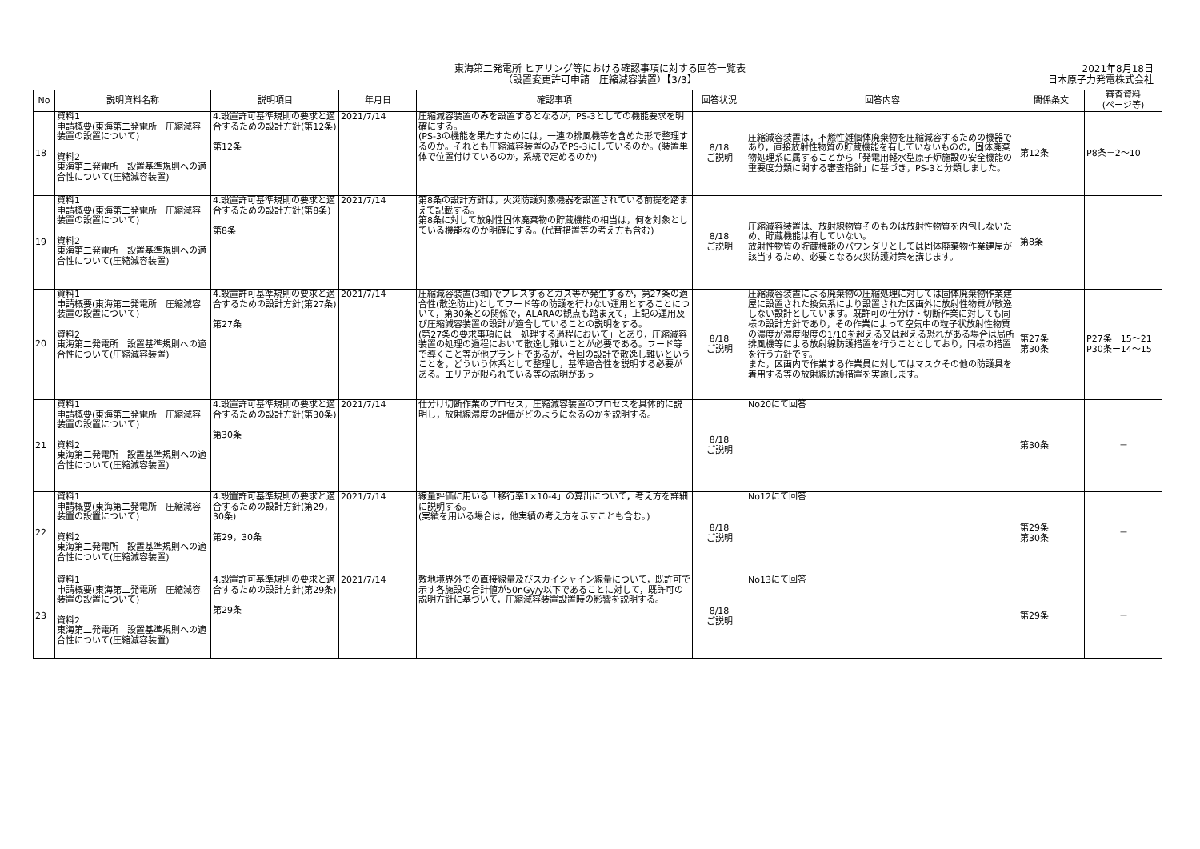東海第二発電所 ヒアリング等における確認事項に対する回答一覧表
（設置変更許可申請　圧縮減容装置）【3/3】
2021年8月18日
日本原子力発電株式会社
| No | 説明資料名称 | 説明項目 | 年月日 | 確認事項 | 回答状況 | 回答内容 | 関係条文 | 審査資料 (ページ等) |
| --- | --- | --- | --- | --- | --- | --- | --- | --- |
| 18 | 資料1 申請概要(東海第二発電所 圧縮減容装置の設置について) 資料2 東海第二発電所 設置基準規則への適合性について(圧縮減容装置) | 4.設置許可基準規則の要求と適合するための設計方針(第12条) 第12条 | 2021/7/14 | 圧縮減容装置のみを設置するとなるが，PS-3としての機能要求を明確にする。 (PS-3の機能を果たすためには，一連の排風機等を含めた形で整理するのか。それとも圧縮減容装置のみでPS-3にしているのか。(装置単体で位置付けているのか，系統で定めるのか) | 8/18 ご説明 | 圧縮減容装置は，不燃性雑個体廃棄物を圧縮減容するための機器であり，直接放射性物質の貯蔵機能を有していないものの，固体廃棄物処理系に属することから「発電用軽水型原子炉施設の安全機能の重要度分類に関する審査指針」に基づき，PS-3と分類しました。 | 第12条 | P8条－2～10 |
| 19 | 資料1 申請概要(東海第二発電所 圧縮減容装置の設置について) 資料2 東海第二発電所 設置基準規則への適合性について(圧縮減容装置) | 4.設置許可基準規則の要求と適合するための設計方針(第8条) 第8条 | 2021/7/14 | 第8条の設計方針は，火災防護対象機器を設置されている前提を踏まえて記載する。 第8条に対して放射性固体廃棄物の貯蔵機能の相当は，何を対象としている機能なのか明確にする。(代替措置等の考え方も含む) | 8/18 ご説明 | 圧縮減容装置は、放射線物質そのものは放射性物質を内包しないため、貯蔵機能は有していない。 放射性物質の貯蔵機能のバウンダリとしては固体廃棄物作業建屋が該当するため、必要となる火災防護対策を講じます。 | 第8条 | |
| 20 | 資料1 申請概要(東海第二発電所 圧縮減容装置の設置について) 資料2 東海第二発電所 設置基準規則への適合性について(圧縮減容装置) | 4.設置許可基準規則の要求と適合するための設計方針(第27条) 第27条 | 2021/7/14 | 圧縮減容装置(3軸)でプレスするとガス等が発生するが，第27条の適合性(散逸防止)としてフード等の防護を行わない運用とすることについて，第30条との関係で，ALARAの観点も踏まえて，上記の運用及び圧縮減容装置の設計が適合していることの説明をする。 (第27条の要求事項には「処理する過程において」とあり，圧縮減容装置の処理の過程において散逸し難いことが必要である。フード等で導くこと等が他プラントであるが，今回の設計で散逸し難いということを，どういう体系として整理し，基準適合性を説明する必要がある。エリアが限られている等の説明があっ | 8/18 ご説明 | 圧縮減容装置による廃棄物の圧縮処理に対しては固体廃棄物作業建屋に設置された換気系により設置された区画外に放射性物質が散逸しない設計としています。既許可の仕分け・切断作業に対しても同様の設計方針であり，その作業によって空気中の粒子状放射性物質の濃度が濃度限度の1/10を超える又は超える恐れがある場合は局所排風機等による放射線防護措置を行うこととしており，同様の措置を行う方針です。 また，区画内で作業する作業員に対してはマスクその他の防護具を着用する等の放射線防護措置を実施します。 | 第27条 第30条 | P27条ー15～21 P30条ー14～15 |
| 21 | 資料1 申請概要(東海第二発電所 圧縮減容装置の設置について) 資料2 東海第二発電所 設置基準規則への適合性について(圧縮減容装置) | 4.設置許可基準規則の要求と適合するための設計方針(第30条) 第30条 | 2021/7/14 | 仕分け切断作業のプロセス，圧縮減容装置のプロセスを具体的に説明し，放射線濃度の評価がどのようになるのかを説明する。 | 8/18 ご説明 | No20にて回答 | 第30条 | － |
| 22 | 資料1 申請概要(東海第二発電所 圧縮減容装置の設置について) 資料2 東海第二発電所 設置基準規則への適合性について(圧縮減容装置) | 4.設置許可基準規則の要求と適合するための設計方針(第29，30条) 第29，30条 | 2021/7/14 | 線量評価に用いる「移行率1×10-4」の算出について，考え方を詳細に説明する。 (実績を用いる場合は，他実績の考え方を示すことも含む。) | 8/18 ご説明 | No12にて回答 | 第29条 第30条 | － |
| 23 | 資料1 申請概要(東海第二発電所 圧縮減容装置の設置について) 資料2 東海第二発電所 設置基準規則への適合性について(圧縮減容装置) | 4.設置許可基準規則の要求と適合するための設計方針(第29条) 第29条 | 2021/7/14 | 敷地境界外での直接線量及びスカイシャイン線量について，既許可で示す各施設の合計値が50nGy/y以下であることに対して，既許可の説明方針に基づいて，圧縮減容装置設置時の影響を説明する。 | 8/18 ご説明 | No13にて回答 | 第29条 | － |